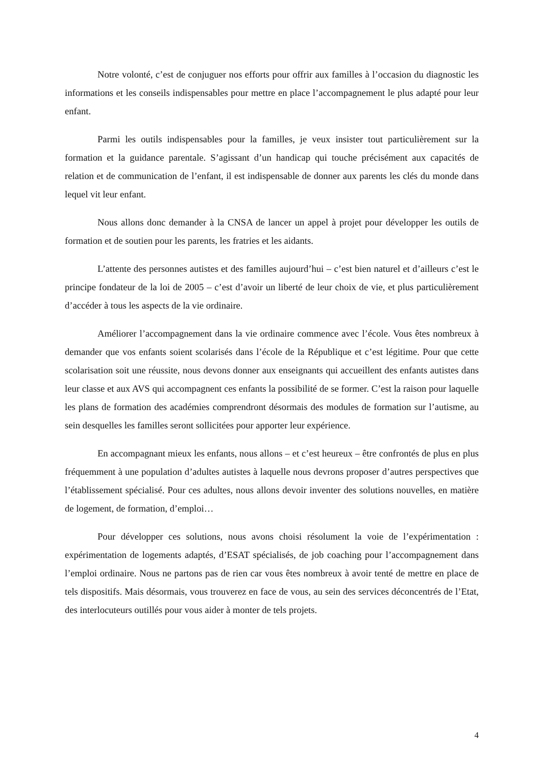Notre volonté, c’est de conjuguer nos efforts pour offrir aux familles à l’occasion du diagnostic les informations et les conseils indispensables pour mettre en place l’accompagnement le plus adapté pour leur enfant.
Parmi les outils indispensables pour la familles, je veux insister tout particulièrement sur la formation et la guidance parentale. S’agissant d’un handicap qui touche précisément aux capacités de relation et de communication de l’enfant, il est indispensable de donner aux parents les clés du monde dans lequel vit leur enfant.
Nous allons donc demander à la CNSA de lancer un appel à projet pour développer les outils de formation et de soutien pour les parents, les fratries et les aidants.
L’attente des personnes autistes et des familles aujourd’hui – c’est bien naturel et d’ailleurs c’est le principe fondateur de la loi de 2005 – c’est d’avoir un liberté de leur choix de vie, et plus particulièrement d’accéder à tous les aspects de la vie ordinaire.
Améliorer l’accompagnement dans la vie ordinaire commence avec l’école. Vous êtes nombreux à demander que vos enfants soient scolarisés dans l’école de la République et c’est légitime. Pour que cette scolarisation soit une réussite, nous devons donner aux enseignants qui accueillent des enfants autistes dans leur classe et aux AVS qui accompagnent ces enfants la possibilité de se former. C’est la raison pour laquelle les plans de formation des académies comprendront désormais des modules de formation sur l’autisme, au sein desquelles les familles seront sollicitées pour apporter leur expérience.
En accompagnant mieux les enfants, nous allons – et c’est heureux – être confrontés de plus en plus fréquemment à une population d’adultes autistes à laquelle nous devrons proposer d’autres perspectives que l’établissement spécialisé. Pour ces adultes, nous allons devoir inventer des solutions nouvelles, en matière de logement, de formation, d’emploi…
Pour développer ces solutions, nous avons choisi résolument la voie de l’expérimentation : expérimentation de logements adaptés, d’ESAT spécialisés, de job coaching pour l’accompagnement dans l’emploi ordinaire. Nous ne partons pas de rien car vous êtes nombreux à avoir tenté de mettre en place de tels dispositifs. Mais désormais, vous trouverez en face de vous, au sein des services déconcentrés de l’Etat, des interlocuteurs outillés pour vous aider à monter de tels projets.
4